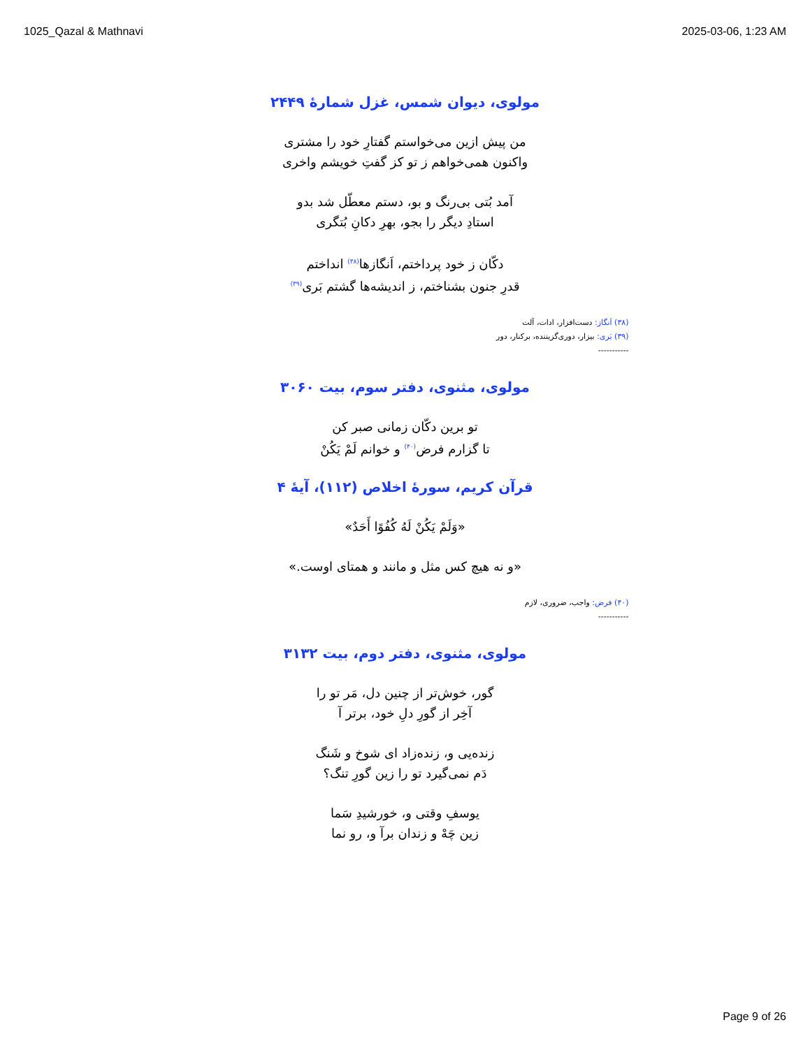1025_Qazal & Mathnavi 2025-03-06, 1:23 AM
مولوی، دیوان شمس، غزل شمارهٔ ۲۴۴۹
من پیش ازین می‌خواستم گفتارِ خود را مشتری
واکنون همی‌خواهم ز تو کز گفتِ خویشم واخری
آمد بُتی بی‌رنگ و بو، دستم معطّل شد بدو
استادِ دیگر را بجو، بهرِ دکانِ بُتگری
دکّان ز خود پرداختم، اَنگازها<sup>(۳۸)</sup> انداختم
قدرِ جنون بشناختم، ز اندیشه‌ها گشتم بَری<sup>(۳۹)</sup>
(۳۸) اَنگاز: دست‌افزار، ادات، آلت
(۳۹) بَری: بیزار، دوری‌گزیننده، برکنار، دور
-----------
مولوی، مثنوی، دفتر سوم، بیت ۳۰۶۰
تو برین دکّان زمانی صبر کن
تا گزارم فرض<sup>(۴۰)</sup> و خوانم لَمْ یَکُنْ
قرآن کریم، سورهٔ اخلاص (۱۱۲)، آیهٔ ۴
«وَلَمْ يَكُنْ لَهُ كُفُوًا أَحَدٌ»
«و نه هیچ کس مثل و مانند و همتای اوست.»
(۴۰) فرض: واجب، ضروری، لازم
-----------
مولوی، مثنوی، دفتر دوم، بیت ۳۱۳۲
گور، خوش‌تر از چنین دل، مَر تو را
آخِر از گورِ دلِ خود، برتر آ
زنده‌یی و، زنده‌زاد ای شوخ و شَنگ
دَم نمی‌گیرد تو را زین گورِ تنگ؟
یوسفِ وقتی و، خورشیدِ سَما
زین چَهْ و زندان برآ و، رو نما
Page 9 of 26